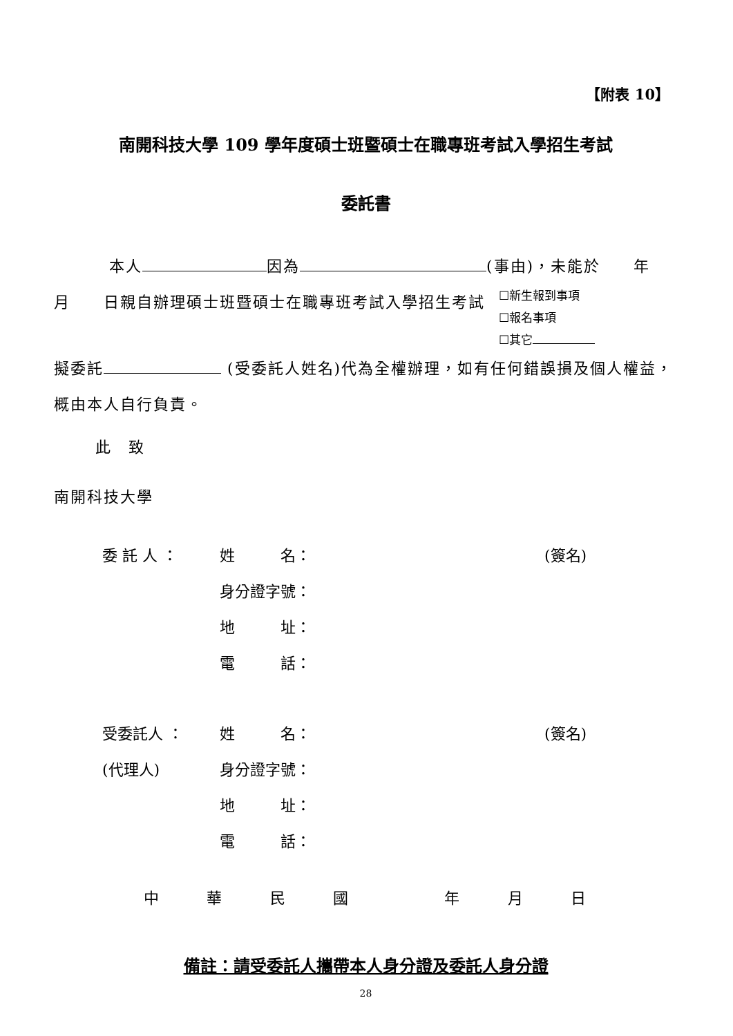【附表 10】
南開科技大學 109 學年度碩士班暨碩士在職專班考試入學招生考試
委託書
本人 因為 (事由)，未能於　　年
月　　日親自辦理碩士班暨碩士在職專班考試入學招生考試
☐新生報到事項
☐報名事項
☐其它
擬委託 (受委託人姓名)代為全權辦理，如有任何錯誤損及個人權益，概由本人自行負責。
此　致
南開科技大學
委 託 人 ：
姓　　　名：
(簽名)
身分證字號：
地　　　址：
電　　　話：
受委託人 ：
姓　　　名：
(簽名)
(代理人)
身分證字號：
地　　　址：
電　　　話：
中華民國 年月日
備註：請受委託人攜帶本人身分證及委託人身分證
28